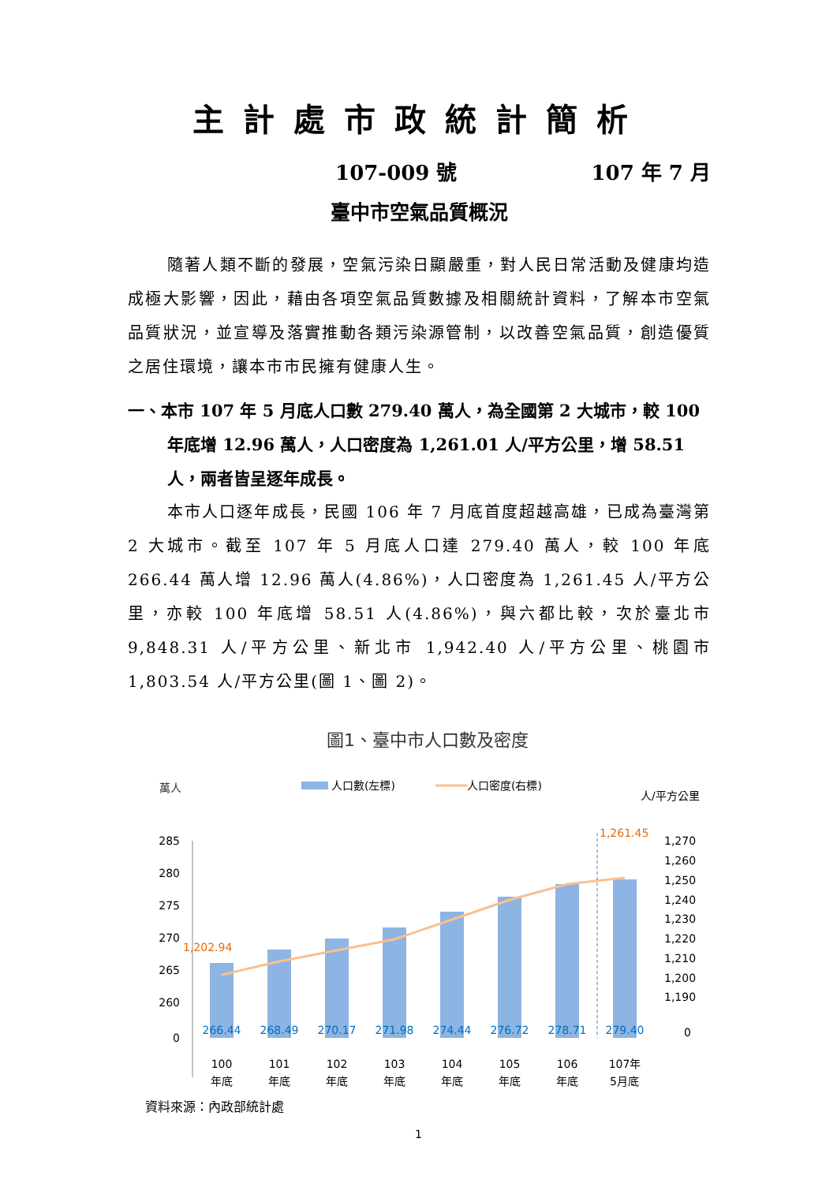主計處市政統計簡析
107-009 號 107 年 7 月
臺中市空氣品質概況
隨著人類不斷的發展，空氣污染日顯嚴重，對人民日常活動及健康均造成極大影響，因此，藉由各項空氣品質數據及相關統計資料，了解本市空氣品質狀況，並宣導及落實推動各類污染源管制，以改善空氣品質，創造優質之居住環境，讓本市市民擁有健康人生。
一、本市 107 年 5 月底人口數 279.40 萬人，為全國第 2 大城市，較 100 年底增 12.96 萬人，人口密度為 1,261.01 人/平方公里，增 58.51 人，兩者皆呈逐年成長。
本市人口逐年成長，民國 106 年 7 月底首度超越高雄，已成為臺灣第 2 大城市。截至 107 年 5 月底人口達 279.40 萬人，較 100 年底 266.44 萬人增 12.96 萬人(4.86%)，人口密度為 1,261.45 人/平方公里，亦較 100 年底增 58.51 人(4.86%)，與六都比較，次於臺北市 9,848.31 人/平方公里、新北市 1,942.40 人/平方公里、桃園市 1,803.54 人/平方公里(圖 1、圖 2)。
圖1、臺中市人口數及密度
萬人
人口數(左標)
人口密度(右標)
人/平方公里
285
280
275
270
265
260
0
1,270
1,260
1,250
1,240
1,230
1,220
1,210
1,200
1,190
0
1,202.94
1,261.45
266.44
268.49
270.17
271.98
274.44
276.72
278.71
279.40
100
101
102
103
104
105
106
107年
年底 年底 年底 年底 年底 年底 年底 5月底
資料來源：內政部統計處
1